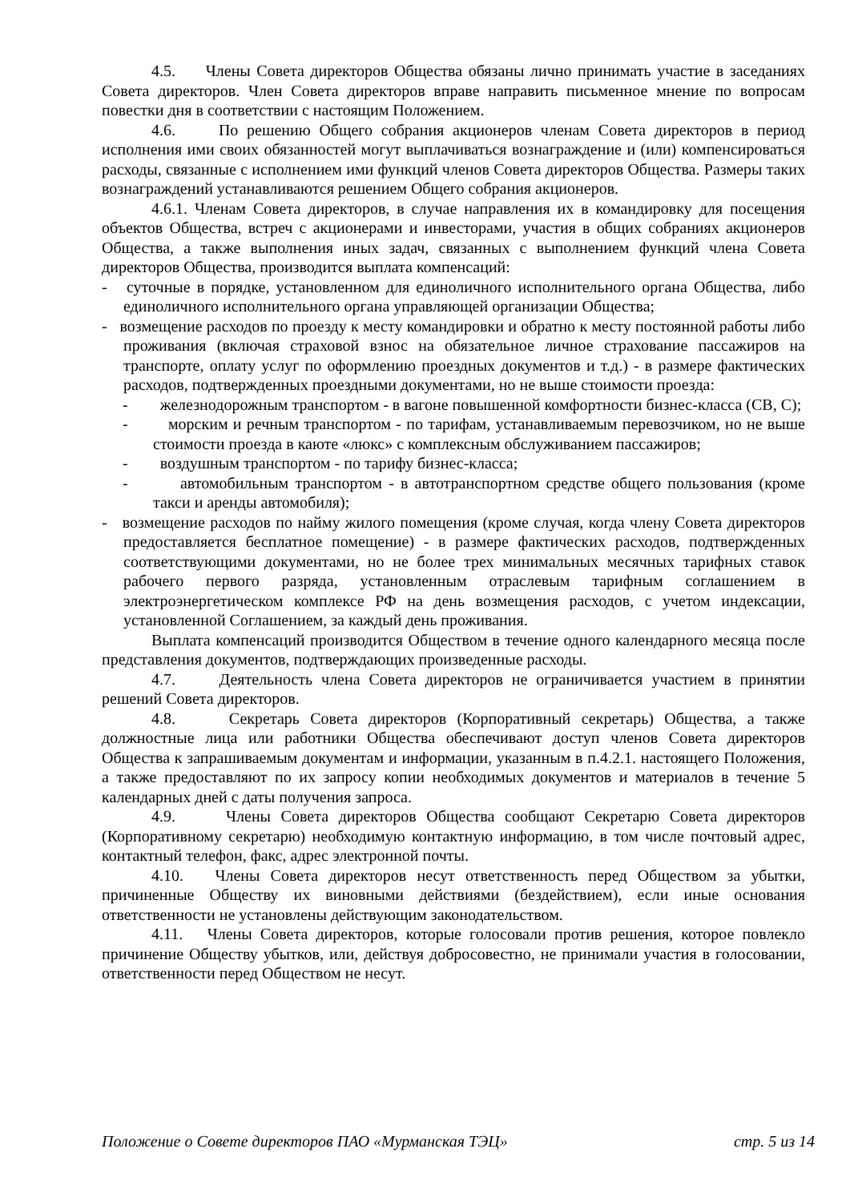4.5. Члены Совета директоров Общества обязаны лично принимать участие в заседаниях Совета директоров. Член Совета директоров вправе направить письменное мнение по вопросам повестки дня в соответствии с настоящим Положением.
4.6. По решению Общего собрания акционеров членам Совета директоров в период исполнения ими своих обязанностей могут выплачиваться вознаграждение и (или) компенсироваться расходы, связанные с исполнением ими функций членов Совета директоров Общества. Размеры таких вознаграждений устанавливаются решением Общего собрания акционеров.
4.6.1. Членам Совета директоров, в случае направления их в командировку для посещения объектов Общества, встреч с акционерами и инвесторами, участия в общих собраниях акционеров Общества, а также выполнения иных задач, связанных с выполнением функций члена Совета директоров Общества, производится выплата компенсаций:
- суточные в порядке, установленном для единоличного исполнительного органа Общества, либо единоличного исполнительного органа управляющей организации Общества;
- возмещение расходов по проезду к месту командировки и обратно к месту постоянной работы либо проживания (включая страховой взнос на обязательное личное страхование пассажиров на транспорте, оплату услуг по оформлению проездных документов и т.д.) - в размере фактических расходов, подтвержденных проездными документами, но не выше стоимости проезда:
- железнодорожным транспортом - в вагоне повышенной комфортности бизнес-класса (СВ, С);
- морским и речным транспортом - по тарифам, устанавливаемым перевозчиком, но не выше стоимости проезда в каюте «люкс» с комплексным обслуживанием пассажиров;
- воздушным транспортом - по тарифу бизнес-класса;
- автомобильным транспортом - в автотранспортном средстве общего пользования (кроме такси и аренды автомобиля);
- возмещение расходов по найму жилого помещения (кроме случая, когда члену Совета директоров предоставляется бесплатное помещение) - в размере фактических расходов, подтвержденных соответствующими документами, но не более трех минимальных месячных тарифных ставок рабочего первого разряда, установленным отраслевым тарифным соглашением в электроэнергетическом комплексе РФ на день возмещения расходов, с учетом индексации, установленной Соглашением, за каждый день проживания.
Выплата компенсаций производится Обществом в течение одного календарного месяца после представления документов, подтверждающих произведенные расходы.
4.7. Деятельность члена Совета директоров не ограничивается участием в принятии решений Совета директоров.
4.8. Секретарь Совета директоров (Корпоративный секретарь) Общества, а также должностные лица или работники Общества обеспечивают доступ членов Совета директоров Общества к запрашиваемым документам и информации, указанным в п.4.2.1. настоящего Положения, а также предоставляют по их запросу копии необходимых документов и материалов в течение 5 календарных дней с даты получения запроса.
4.9. Члены Совета директоров Общества сообщают Секретарю Совета директоров (Корпоративному секретарю) необходимую контактную информацию, в том числе почтовый адрес, контактный телефон, факс, адрес электронной почты.
4.10. Члены Совета директоров несут ответственность перед Обществом за убытки, причиненные Обществу их виновными действиями (бездействием), если иные основания ответственности не установлены действующим законодательством.
4.11. Члены Совета директоров, которые голосовали против решения, которое повлекло причинение Обществу убытков, или, действуя добросовестно, не принимали участия в голосовании, ответственности перед Обществом не несут.
Положение о Совете директоров ПАО «Мурманская ТЭЦ» стр. 5 из 14